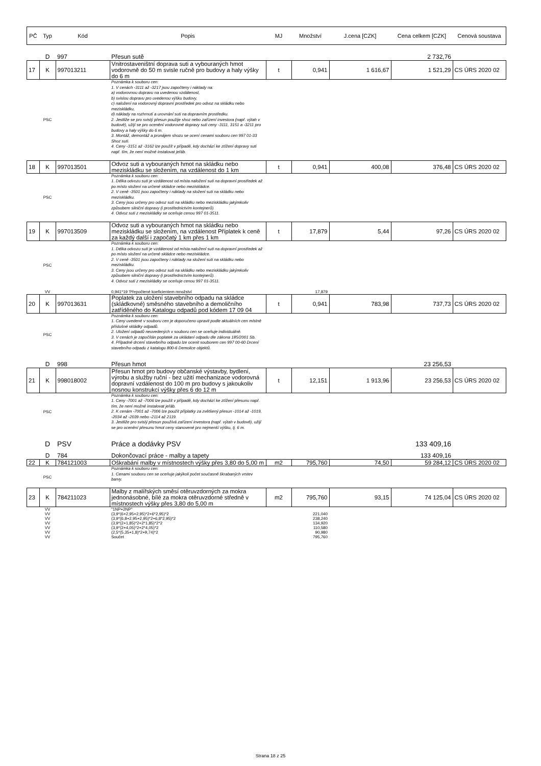| PČ | Typ | Kód | Popis | MJ | Množství | J.cena [CZK] | Cena celkem [CZK] | Cenová soustava |
| --- | --- | --- | --- | --- | --- | --- | --- | --- |
| | D | 997 | Přesun sutě | | | | 2 732,76 | |
| 17 | K | 997013211 | Vnitrostaveništní doprava suti a vybouraných hmot vodorovně do 50 m svisle ručně pro budovy a haly výšky do 6 m | t | 0,941 | 1 616,67 | 1 521,29 | CS ÚRS 2020 02 |
| | PSC | | Poznámka k souboru cen: 1. V cenách -3111 až -3217 jsou započteny i náklady na: a) vodorovnou dopravu na uvedenou vzdálenost, b) svislou dopravu pro uvedenou výšku budovy, c) naložení na vodorovný dopravní prostředek pro odvoz na skládku nebo meziskládku, d) náklady na rozhrnutí a urovnání suti na dopravním prostředku. 2. Jestliže se pro svislý přesun použije shoz nebo zařízení investora (např. výtah v budově), užijí se pro ocenění vodorovné dopravy suti ceny -3111, 3151 a -3211 pro budovy a haly výšky do 6 m. 3. Montáž, demontáž a pronájem shozu se ocení cenami souboru cen 997 01-33 Shoz suti. 4. Ceny -3151 až -3162 lze použít v případě, kdy dochází ke ztížení dopravy suti např. tím, že není možné instalovat jeřáb. | | | | | |
| 18 | K | 997013501 | Odvoz suti a vybouraných hmot na skládku nebo meziskládku se složením, na vzdálenost do 1 km | t | 0,941 | 400,08 | 376,48 | CS ÚRS 2020 02 |
| | PSC | | Poznámka k souboru cen: 1. Délka odvozu suti je vzdálenost od místa naložení suti na dopravní prostředek až po místo složení na určené skládce nebo meziskládce. 2. V ceně -3501 jsou započteny i náklady na složení suti na skládku nebo meziskládku. 3. Ceny jsou určeny pro odvoz suti na skládku nebo meziskládku jakýmkoliv způsobem silniční dopravy (i prostřednictvím kontejnerů). 4. Odvoz suti z meziskládky se oceňuje cenou 997 01-3511. | | | | | |
| 19 | K | 997013509 | Odvoz suti a vybouraných hmot na skládku nebo meziskládku se složením, na vzdálenost Příplatek k ceně za každý další i započatý 1 km přes 1 km | t | 17,879 | 5,44 | 97,26 | CS ÚRS 2020 02 |
| | PSC | | Poznámka k souboru cen: 1. Délka odvozu suti je vzdálenost od místa naložení suti na dopravní prostředek až po místo složení na určené skládce nebo meziskládce. 2. V ceně -3501 jsou započteny i náklady na složení suti na skládku nebo meziskládku. 3. Ceny jsou určeny pro odvoz suti na skládku nebo meziskládku jakýmkoliv způsobem silniční dopravy (i prostřednictvím kontejnerů). 4. Odvoz suti z meziskládky se oceňuje cenou 997 01-3511. | | | | | |
| | VV | | 0,941*19 'Přepočtené koeficientem množství | | 17,879 | | | |
| 20 | K | 997013631 | Poplatek za uložení stavebního odpadu na skládce (skládkovné) směsného stavebního a demoličního zatříděného do Katalogu odpadů pod kódem 17 09 04 | t | 0,941 | 783,98 | 737,73 | CS ÚRS 2020 02 |
| | PSC | | Poznámka k souboru cen: 1. Ceny uvedené v souboru cen je doporučeno upravit podle aktuálních cen místně příslušné skládky odpadů. 2. Uložení odpadů neuvedených v souboru cen se oceňuje individuálně. 3. V cenách je započítán poplatek za ukládaní odpadu dle zákona 185/2001 Sb. 4. Případné drcení stavebního odpadu lze ocenit souborem cen 997 00-60 Drcení stavebního odpadu z katalogu 800-6 Demolice objektů. | | | | | |
| | D | 998 | Přesun hmot | | | | 23 256,53 | |
| 21 | K | 998018002 | Přesun hmot pro budovy občanské výstavby, bydlení, výrobu a služby ruční - bez užití mechanizace vodorovná dopravní vzdálenost do 100 m pro budovy s jakoukoliv nosnou konstrukcí výšky přes 6 do 12 m | t | 12,151 | 1 913,96 | 23 256,53 | CS ÚRS 2020 02 |
| | PSC | | Poznámka k souboru cen: 1. Ceny -7001 až -7006 lze použít v případě, kdy dochází ke ztížení přesunu např. tím, že není možné instalovat jeřáb. 2. K cenám -7001 až -7006 lze použít příplatky za zvětšený přesun -1014 až -1019, -2034 až -2039 nebo -2114 až 2119. 3. Jestliže pro svislý přesun používá zařízení investora (např. výtah v budově), užijí se pro ocenění přesunu hmot ceny stanovené pro nejmenší výšku, tj. 6 m. | | | | | |
| | D | PSV | Práce a dodávky PSV | | | | 133 409,16 | |
| | D | 784 | Dokončovací práce - malby a tapety | | | | 133 409,16 | |
| 22 | K | 784121003 | Oškrabání malby v místnostech výšky přes 3,80 do 5,00 m | m2 | 795,760 | 74,50 | 59 284,12 | CS ÚRS 2020 02 |
| | PSC | | Poznámka k souboru cen: 1. Cenami souboru cen se oceňuje jakýkoli počet současně škrabaných vrstev barvy. | | | | | |
| 23 | K | 784211023 | Malby z malířských směsí otěruvzdorných za mokra jednonásobné, bílé za mokra otěruvzdorné středně v místnostech výšky přes 3,80 do 5,00 m | m2 | 795,760 | 93,15 | 74 125,04 | CS ÚRS 2020 02 |
| | VV | | "1NP+2NP" | | | | | |
| | VV | | (3,9*(6+2,95+2,95)*2+6*2,95)*2 | | 221,040 | | | |
| | VV | | (3,9*(6,8+2,95+2,95)*2+6,8*2,95)*2 | | 238,240 | | | |
| | VV | | (3,9*(2+1,85)*2+2*1,85)*2*2 | | 134,920 | | | |
| | VV | | (3,9*(2+4,05)*2+2*4,05)*2 | | 110,580 | | | |
| | VV | | (2,5*(5,35+1,8)*2+9,74)*2 | | 90,980 | | | |
| | VV | | Součet | | 795,760 | | | |
Strana 18 z 25